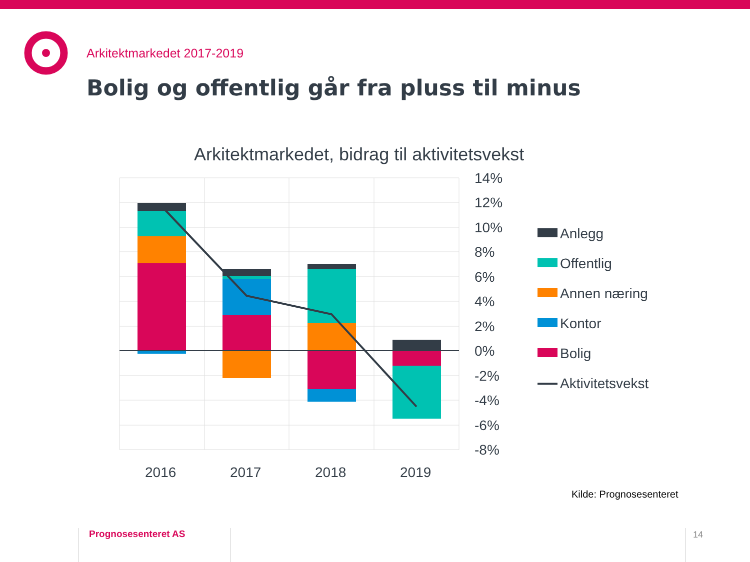14%
12%
10%
8%
6%
4%
2%
0%
-2%
-4%
-6%
-8%
2016
2017
2018
2019
Anlegg
Offentlig
Annen næring
Kontor
Bolig
Aktivitetsvekst
Arkitektmarkedet 2017-2019
Bolig og offentlig går fra pluss til minus
Arkitektmarkedet, bidrag til aktivitetsvekst
Kilde: Prognosesenteret
Prognosesenteret AS 14